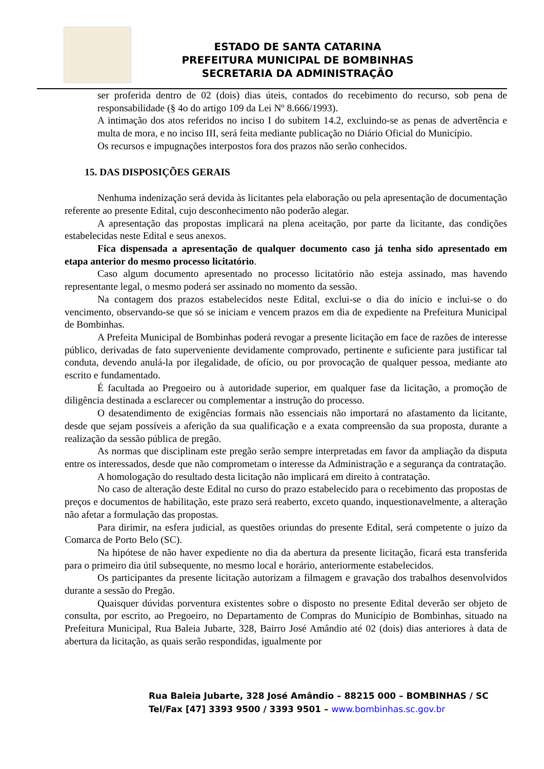ESTADO DE SANTA CATARINA
PREFEITURA MUNICIPAL DE BOMBINHAS
SECRETARIA DA ADMINISTRAÇÃO
ser proferida dentro de 02 (dois) dias úteis, contados do recebimento do recurso, sob pena de responsabilidade (§ 4o do artigo 109 da Lei Nº 8.666/1993).
A intimação dos atos referidos no inciso I do subitem 14.2, excluindo-se as penas de advertência e multa de mora, e no inciso III, será feita mediante publicação no Diário Oficial do Município.
Os recursos e impugnações interpostos fora dos prazos não serão conhecidos.
15. DAS DISPOSIÇÕES GERAIS
Nenhuma indenização será devida às licitantes pela elaboração ou pela apresentação de documentação referente ao presente Edital, cujo desconhecimento não poderão alegar.
A apresentação das propostas implicará na plena aceitação, por parte da licitante, das condições estabelecidas neste Edital e seus anexos.
Fica dispensada a apresentação de qualquer documento caso já tenha sido apresentado em etapa anterior do mesmo processo licitatório.
Caso algum documento apresentado no processo licitatório não esteja assinado, mas havendo representante legal, o mesmo poderá ser assinado no momento da sessão.
Na contagem dos prazos estabelecidos neste Edital, exclui-se o dia do início e inclui-se o do vencimento, observando-se que só se iniciam e vencem prazos em dia de expediente na Prefeitura Municipal de Bombinhas.
A Prefeita Municipal de Bombinhas poderá revogar a presente licitação em face de razões de interesse público, derivadas de fato superveniente devidamente comprovado, pertinente e suficiente para justificar tal conduta, devendo anulá-la por ilegalidade, de ofício, ou por provocação de qualquer pessoa, mediante ato escrito e fundamentado.
É facultada ao Pregoeiro ou à autoridade superior, em qualquer fase da licitação, a promoção de diligência destinada a esclarecer ou complementar a instrução do processo.
O desatendimento de exigências formais não essenciais não importará no afastamento da licitante, desde que sejam possíveis a aferição da sua qualificação e a exata compreensão da sua proposta, durante a realização da sessão pública de pregão.
As normas que disciplinam este pregão serão sempre interpretadas em favor da ampliação da disputa entre os interessados, desde que não comprometam o interesse da Administração e a segurança da contratação.
A homologação do resultado desta licitação não implicará em direito à contratação.
No caso de alteração deste Edital no curso do prazo estabelecido para o recebimento das propostas de preços e documentos de habilitação, este prazo será reaberto, exceto quando, inquestionavelmente, a alteração não afetar a formulação das propostas.
Para dirimir, na esfera judicial, as questões oriundas do presente Edital, será competente o juízo da Comarca de Porto Belo (SC).
Na hipótese de não haver expediente no dia da abertura da presente licitação, ficará esta transferida para o primeiro dia útil subsequente, no mesmo local e horário, anteriormente estabelecidos.
Os participantes da presente licitação autorizam a filmagem e gravação dos trabalhos desenvolvidos durante a sessão do Pregão.
Quaisquer dúvidas porventura existentes sobre o disposto no presente Edital deverão ser objeto de consulta, por escrito, ao Pregoeiro, no Departamento de Compras do Município de Bombinhas, situado na Prefeitura Municipal, Rua Baleia Jubarte, 328, Bairro José Amândio até 02 (dois) dias anteriores à data de abertura da licitação, as quais serão respondidas, igualmente por
Rua Baleia Jubarte, 328 José Amândio – 88215 000 – BOMBINHAS / SC
Tel/Fax [47] 3393 9500 / 3393 9501 – www.bombinhas.sc.gov.br